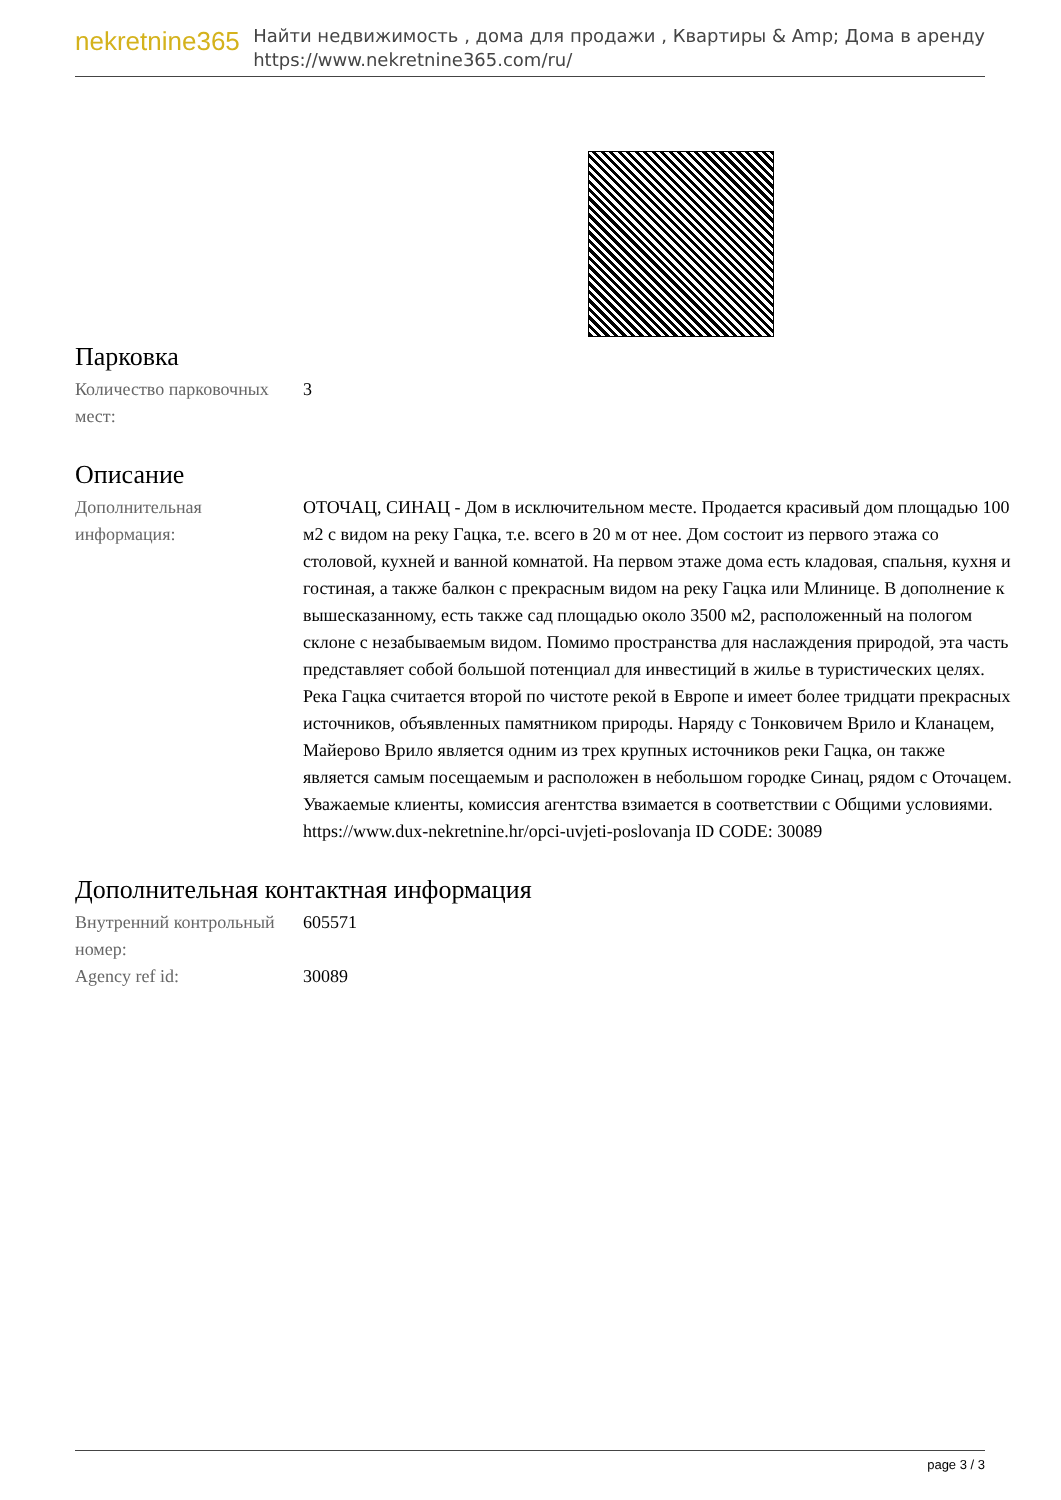nekretnine365
Найти недвижимость , дома для продажи , Квартиры & Amp; Дома в аренду
https://www.nekretnine365.com/ru/
Парковка
| Количество парковочных мест: | 3 |
Описание
| Дополнительная информация: | ОТОЧАЦ, СИНАЦ - Дом в исключительном месте. Продается красивый дом площадью 100 м2 с видом на реку Гацка, т.е. всего в 20 м от нее. Дом состоит из первого этажа со столовой, кухней и ванной комнатой. На первом этаже дома есть кладовая, спальня, кухня и гостиная, а также балкон с прекрасным видом на реку Гацка или Млинице. В дополнение к вышесказанному, есть также сад площадью около 3500 м2, расположенный на пологом склоне с незабываемым видом. Помимо пространства для наслаждения природой, эта часть представляет собой большой потенциал для инвестиций в жилье в туристических целях. Река Гацка считается второй по чистоте рекой в Европе и имеет более тридцати прекрасных источников, объявленных памятником природы. Наряду с Тонковичем Врило и Кланацем, Майерово Врило является одним из трех крупных источников реки Гацка, он также является самым посещаемым и расположен в небольшом городке Синац, рядом с Оточацем. Уважаемые клиенты, комиссия агентства взимается в соответствии с Общими условиями. https://www.dux-nekretnine.hr/opci-uvjeti-poslovanja ID CODE: 30089 |
Дополнительная контактная информация
| Внутренний контрольный номер: | 605571 |
| Agency ref id: | 30089 |
page 3 / 3